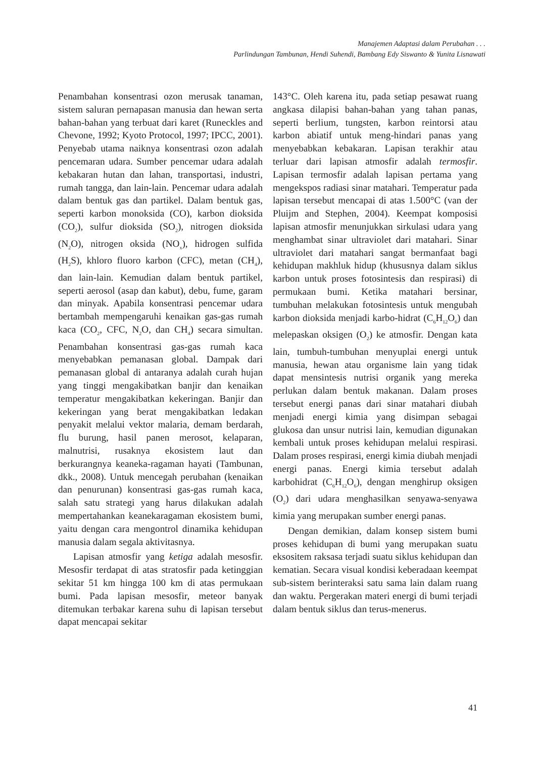Manajemen Adaptasi dalam Perubahan . . .
Parlindungan Tambunan, Hendi Suhendi, Bambang Edy Siswanto & Yunita Lisnawati
Penambahan konsentrasi ozon merusak tanaman, sistem saluran pernapasan manusia dan hewan serta bahan-bahan yang terbuat dari karet (Runeckles and Chevone, 1992; Kyoto Protocol, 1997; IPCC, 2001). Penyebab utama naiknya konsentrasi ozon adalah pencemaran udara. Sumber pencemar udara adalah kebakaran hutan dan lahan, transportasi, industri, rumah tangga, dan lain-lain. Pencemar udara adalah dalam bentuk gas dan partikel. Dalam bentuk gas, seperti karbon monoksida (CO), karbon dioksida (CO<sub>2</sub>), sulfur dioksida (SO<sub>2</sub>), nitrogen dioksida (N<sub>2</sub>O), nitrogen oksida (NO<sub>x</sub>), hidrogen sulfida (H<sub>2</sub>S), khloro fluoro karbon (CFC), metan (CH<sub>4</sub>), dan lain-lain. Kemudian dalam bentuk partikel, seperti aerosol (asap dan kabut), debu, fume, garam dan minyak. Apabila konsentrasi pencemar udara bertambah mempengaruhi kenaikan gas-gas rumah kaca (CO<sub>2</sub>, CFC, N<sub>2</sub>O, dan CH<sub>4</sub>) secara simultan. Penambahan konsentrasi gas-gas rumah kaca menyebabkan pemanasan global. Dampak dari pemanasan global di antaranya adalah curah hujan yang tinggi mengakibatkan banjir dan kenaikan temperatur mengakibatkan kekeringan. Banjir dan kekeringan yang berat mengakibatkan ledakan penyakit melalui vektor malaria, demam berdarah, flu burung, hasil panen merosot, kelaparan, malnutrisi, rusaknya ekosistem laut dan berkurangnya keaneka-ragaman hayati (Tambunan, dkk., 2008). Untuk mencegah perubahan (kenaikan dan penurunan) konsentrasi gas-gas rumah kaca, salah satu strategi yang harus dilakukan adalah mempertahankan keanekaragaman ekosistem bumi, yaitu dengan cara mengontrol dinamika kehidupan manusia dalam segala aktivitasnya.
Lapisan atmosfir yang ketiga adalah mesosfir. Mesosfir terdapat di atas stratosfir pada ketinggian sekitar 51 km hingga 100 km di atas permukaan bumi. Pada lapisan mesosfir, meteor banyak ditemukan terbakar karena suhu di lapisan tersebut dapat mencapai sekitar
143°C. Oleh karena itu, pada setiap pesawat ruang angkasa dilapisi bahan-bahan yang tahan panas, seperti berlium, tungsten, karbon reintorsi atau karbon abiatif untuk meng-hindari panas yang menyebabkan kebakaran. Lapisan terakhir atau terluar dari lapisan atmosfir adalah termosfir. Lapisan termosfir adalah lapisan pertama yang mengekspos radiasi sinar matahari. Temperatur pada lapisan tersebut mencapai di atas 1.500°C (van der Pluijm and Stephen, 2004). Keempat komposisi lapisan atmosfir menunjukkan sirkulasi udara yang menghambat sinar ultraviolet dari matahari. Sinar ultraviolet dari matahari sangat bermanfaat bagi kehidupan makhluk hidup (khususnya dalam siklus karbon untuk proses fotosintesis dan respirasi) di permukaan bumi. Ketika matahari bersinar, tumbuhan melakukan fotosintesis untuk mengubah karbon dioksida menjadi karbo-hidrat (C<sub>6</sub>H<sub>12</sub>O<sub>6</sub>) dan melepaskan oksigen (O<sub>2</sub>) ke atmosfir. Dengan kata lain, tumbuh-tumbuhan menyuplai energi untuk manusia, hewan atau organisme lain yang tidak dapat mensintesis nutrisi organik yang mereka perlukan dalam bentuk makanan. Dalam proses tersebut energi panas dari sinar matahari diubah menjadi energi kimia yang disimpan sebagai glukosa dan unsur nutrisi lain, kemudian digunakan kembali untuk proses kehidupan melalui respirasi. Dalam proses respirasi, energi kimia diubah menjadi energi panas. Energi kimia tersebut adalah karbohidrat (C<sub>6</sub>H<sub>12</sub>O<sub>6</sub>), dengan menghirup oksigen (O<sub>2</sub>) dari udara menghasilkan senyawa-senyawa kimia yang merupakan sumber energi panas.
Dengan demikian, dalam konsep sistem bumi proses kehidupan di bumi yang merupakan suatu eksositem raksasa terjadi suatu siklus kehidupan dan kematian. Secara visual kondisi keberadaan keempat sub-sistem berinteraksi satu sama lain dalam ruang dan waktu. Pergerakan materi energi di bumi terjadi dalam bentuk siklus dan terus-menerus.
41